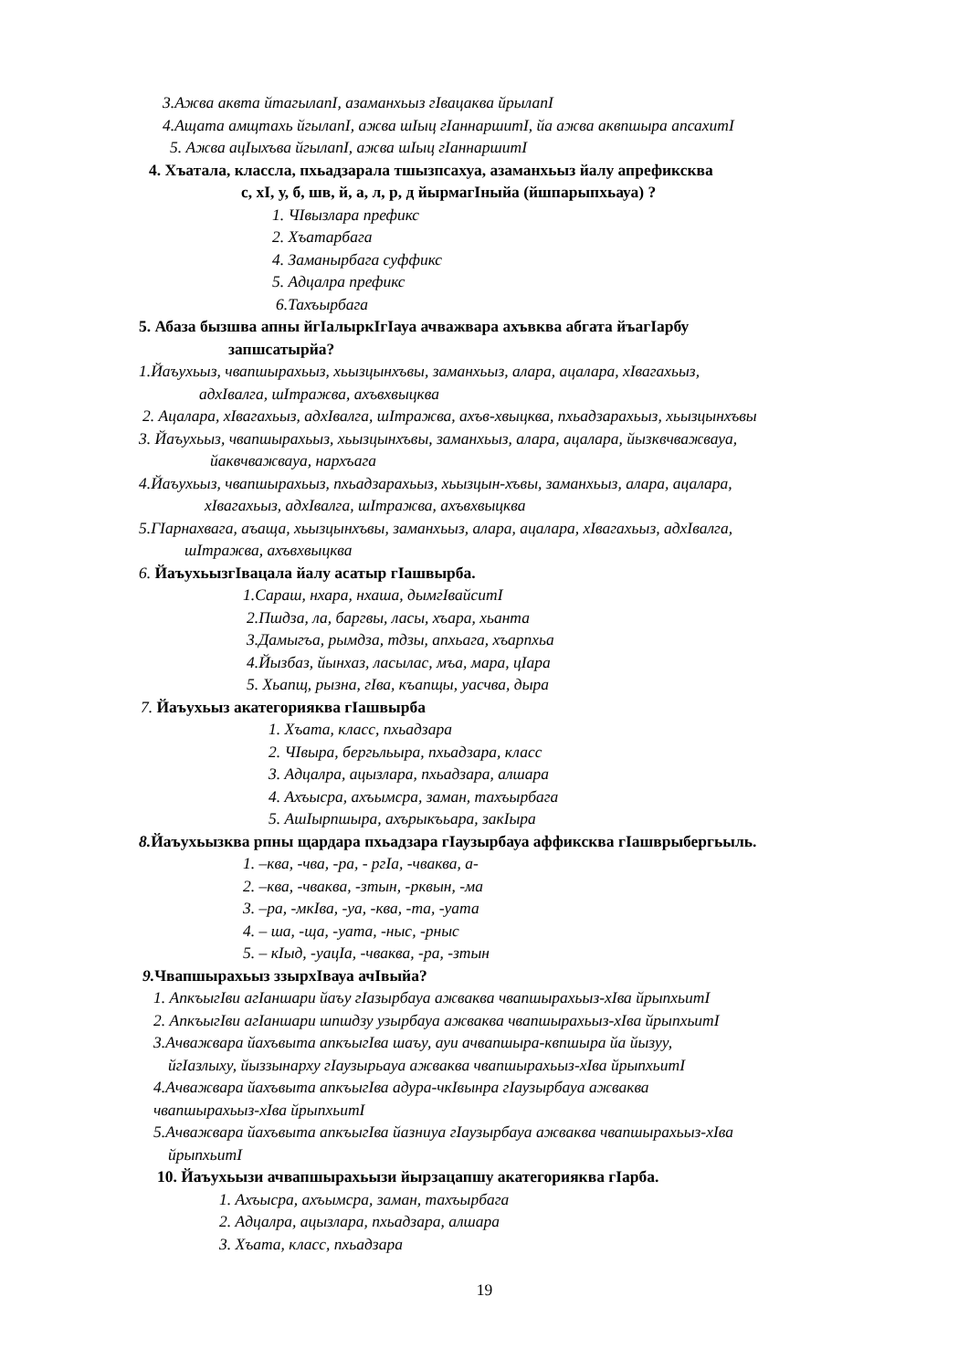3.Ажва аквта йтагылапI, азаманхьыз гIвацаква йрылапI
4.Ащата амщтахь йгылапI, ажва шIыц гIаннаршитI, йа ажва аквпшыра апсахитI
5. Ажва ацIыхъва йгылапI, ажва шIыц гIаннаршитI
4. Хъатала, классла, пхьадзарала тшызпсахуа, азаманхьыз йалу апрефиксква
с, хI, у, б, шв, й, а, л, р, д йырмагIныйа (йшпарыпхьауа) ?
1. ЧIвызлара префикс
2. Хъатарбага
4. Заманырбага суффикс
5. Адцалра префикс
6.Тахъырбага
5. Абаза бызшва апны йгIалыркIгIауа ачважвара ахъвква абгата йъагIарбу
запшсатырйа?
1.Йаъухьыз, чвапшырахьыз, хьызцынхъвы, заманхьыз, алара, ацалара, хIвагахьыз,
адхIвалга, шIтражва, ахъвхвыцква
2. Ацалара, хIвагахьыз, адхIвалга, шIтражва, ахъв-хвыцква, пхьадзарахьыз, хьызцынхъвы
3. Йаъухьыз, чвапшырахьыз, хьызцынхъвы, заманхьыз, алара, ацалара, йызквчважвауа,
йаквчважвауа, нархъага
4.Йаъухьыз, чвапшырахьыз, пхьадзарахьыз, хьызцын-хъвы, заманхьыз, алара, ацалара,
хIвагахьыз, адхIвалга, шIтражва, ахъвхвыцква
5.ГIарнахвага, аъаща, хьызцынхъвы, заманхьыз, алара, ацалара, хIвагахьыз, адхIвалга,
шIтражва, ахъвхвыцква
6. ЙаъухьызгIвацала йалу асатыр гIашвырба.
1.Сараш, нхара, нхаша, дымгIвайситI
2.Пшдза, ла, баргвы, ласы, хъара, хьанта
3.Дамыгъа, рымдза, тдзы, апхьага, хъарпхьа
4.Йызбаз, йынхаз, ласылас, мъа, мара, цIара
5. Хьапщ, рызна, гIва, къапщы, уасчва, дыра
7. Йаъухьыз акатегорияква гIашвырба
1. Хъата, класс, пхьадзара
2. ЧIвыра, бергьльыра, пхьадзара, класс
3. Адцалра, ацызлара, пхьадзара, алшара
4. Ахъысра, ахъымсра, заман, тахъырбага
5. АшIырпшыра, ахърыкъьара, закIыра
8. Йаъухьызква рпны щардара пхьадзара гIаузырбауа аффиксква гIашврыбергьыль.
1. –ква, -чва, -ра, - ргIа, -чваква, а-
2. –ква, -чваква, -зтын, -рквын, -ма
3. –ра, -мкIва, -уа, -ква, -та, -уата
4. – ша, -ща, -уата, -ныс, -рныс
5. – кIыд, -уацIа, -чваква, -ра, -зтын
9. Чвапшырахьыз ззырхIвауа ачIвыйа?
1. АпкъыгIви агIаншари йаъу гIазырбауа ажваква чвапшырахьыз-хIва йрыпхьитI
2. АпкъыгIви агIаншари шпшдзу узырбауа ажваква чвапшырахьыз-хIва йрыпхьитI
3.Ачважвара йахъвыта апкъыгIва шаъу, ауи ачвапшыра-квпшыра йа йызуу,
йгIазлыху, йыззынарху гIаузырьауа ажваква чвапшырахьыз-хIва йрыпхьитI
4.Ачважвара йахъвыта апкъыгIва адура-чкIвынра гIаузырбауа ажваква
чвапшырахьыз-хIва йрыпхьитI
5.Ачважвара йахъвыта апкъыгIва йазниуа гIаузырбауа ажваква чвапшырахьыз-хIва
йрыпхьитI
10. Йаъухьызи ачвапшырахьызи йырзацапшу акатегорияква гIарба.
1. Ахъысра, ахъымсра, заман, тахъырбага
2. Адцалра, ацызлара, пхьадзара, алшара
3. Хъата, класс, пхьадзара
19